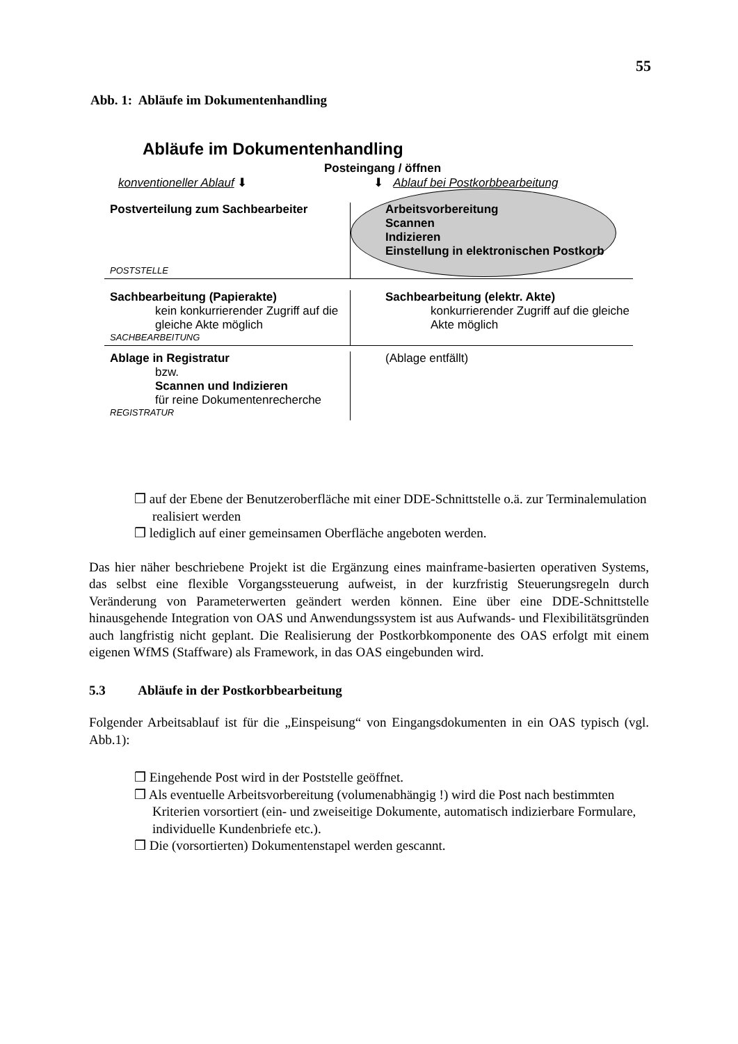55
Abb. 1: Abläufe im Dokumentenhandling
Abläufe im Dokumentenhandling
Posteingang / öffnen
konventioneller Ablauf ⬇ ⬇ Ablauf bei Postkorbbearbeitung
Postverteilung zum Sachbearbeiter
POSTSTELLE
Arbeitsvorbereitung
Scannen
Indizieren
Einstellung in elektronischen Postkorb
Sachbearbeitung (Papierakte)
kein konkurrierender Zugriff auf die gleiche Akte möglich
SACHBEARBEITUNG
Sachbearbeitung (elektr. Akte)
konkurrierender Zugriff auf die gleiche Akte möglich
Ablage in Registratur
bzw.
Scannen und Indizieren
für reine Dokumentenrecherche
REGISTRATUR
(Ablage entfällt)
❒ auf der Ebene der Benutzeroberfläche mit einer DDE-Schnittstelle o.ä. zur Terminalemulation realisiert werden
❒ lediglich auf einer gemeinsamen Oberfläche angeboten werden.
Das hier näher beschriebene Projekt ist die Ergänzung eines mainframe-basierten operativen Systems, das selbst eine flexible Vorgangssteuerung aufweist, in der kurzfristig Steuerungsregeln durch Veränderung von Parameterwerten geändert werden können. Eine über eine DDE-Schnittstelle hinausgehende Integration von OAS und Anwendungssystem ist aus Aufwands- und Flexibilitätsgründen auch langfristig nicht geplant. Die Realisierung der Postkorbkomponente des OAS erfolgt mit einem eigenen WfMS (Staffware) als Framework, in das OAS eingebunden wird.
5.3 Abläufe in der Postkorbbearbeitung
Folgender Arbeitsablauf ist für die „Einspeisung“ von Eingangsdokumenten in ein OAS typisch (vgl. Abb.1):
❒ Eingehende Post wird in der Poststelle geöffnet.
❒ Als eventuelle Arbeitsvorbereitung (volumenabhängig !) wird die Post nach bestimmten Kriterien vorsortiert (ein- und zweiseitige Dokumente, automatisch indizierbare Formulare, individuelle Kundenbriefe etc.).
❒ Die (vorsortierten) Dokumentenstapel werden gescannt.